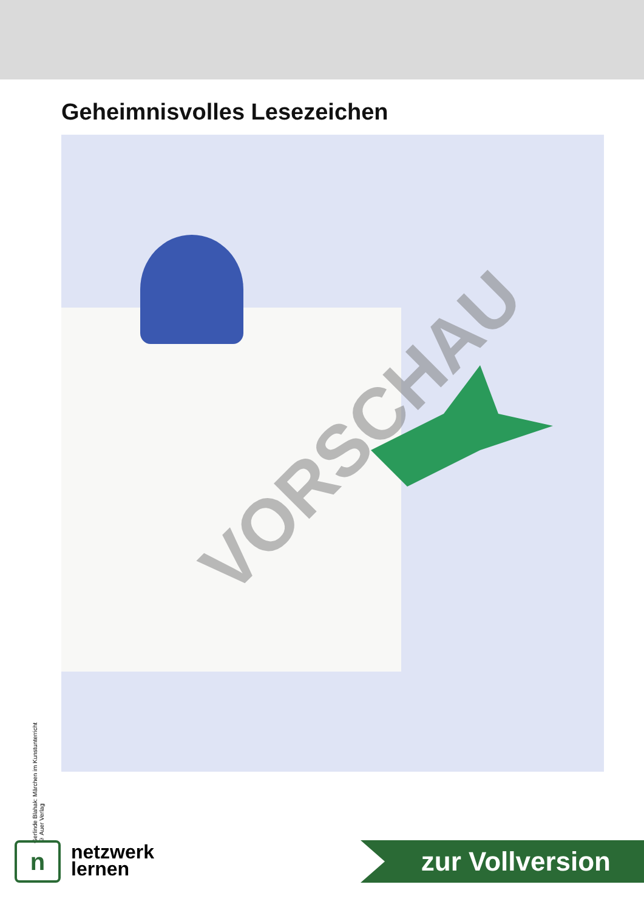Geheimnisvolles Lesezeichen
VORSCHAU
Gerlinde Blahak: Märchen im Kunstunterricht
© Auer Verlag
n
netzwerk
lernen
zur Vollversion